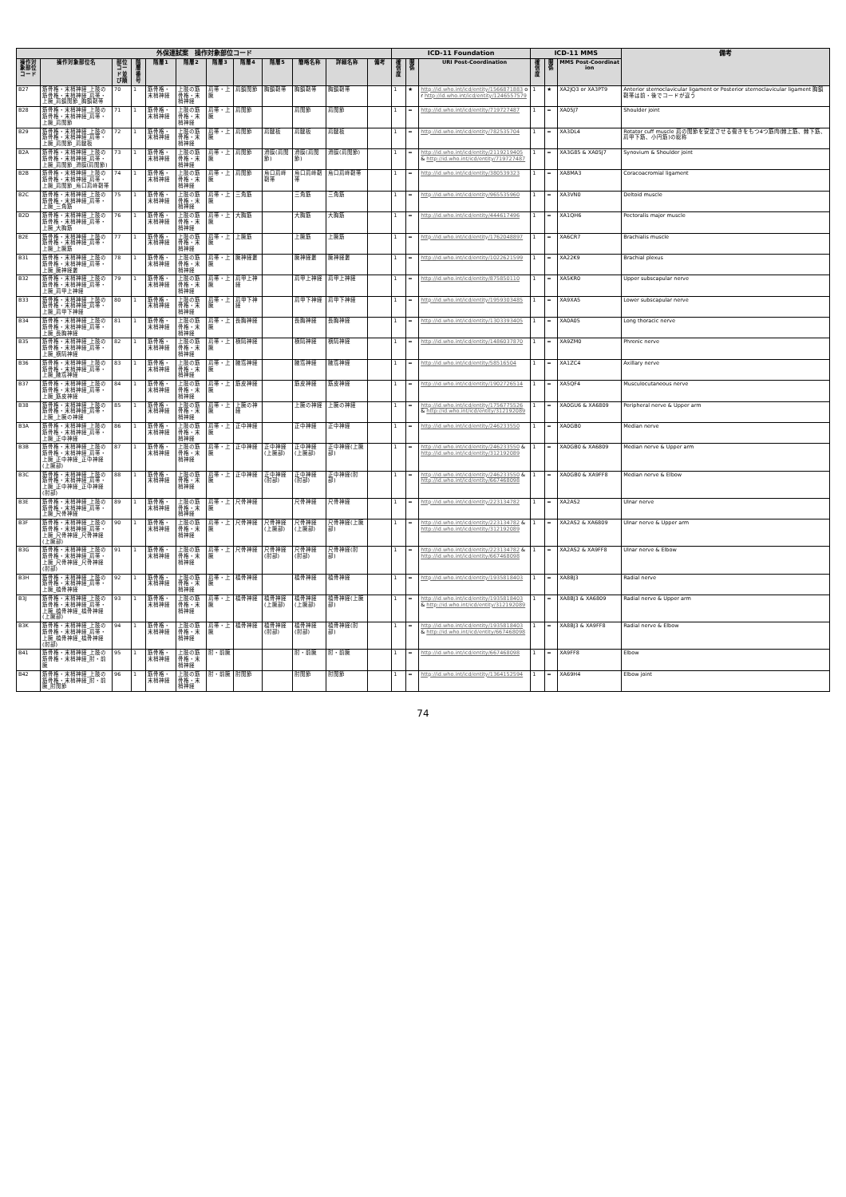| 外保連試案 操作対象部位コード | | | | | | | | | | | | ICD-11 Foundation | | | ICD-11 MMS | | | 備考 |
| --- | --- | --- | --- | --- | --- | --- | --- | --- | --- | --- | --- | --- | --- | --- | --- | --- | --- | --- |
| 操作対象部位コード | 操作対象部位名 | 部位コード並び順 | 階層番号 | 階層1 | 階層2 | 階層3 | 階層4 | 階層5 | 簡略名称 | 詳細名称 | 備考 | 確信度 | 関係 | URI Post-Coordination | 確信度 | 関係 | MMS Post-Coordination | |
| B27 | 筋骨格・末梢神経_上肢の筋骨格・末梢神経_肩帯・上腕_肩鎖関節_胸鎖靭帯 | 70 | 1 | 筋骨格・末梢神経 | 上肢の筋骨格・末梢神経 | 肩帯・上腕 | 肩鎖関節 | 胸鎖靭帯 | 胸鎖靭帯 | 胸鎖靭帯 | | 1 | ★ | http://id.who.int/icd/entity/1566871883 or http://id.who.int/icd/entity/1246557579 | 1 | ★ | XA2JQ3 or XA3PT9 | Anterior sternoclavicular ligament or Posterior sternoclavicular ligament 胸鎖靭帯は前・後でコードが違う |
| B28 | 筋骨格・末梢神経_上肢の筋骨格・末梢神経_肩帯・上腕_肩関節 | 71 | 1 | 筋骨格・末梢神経 | 上肢の筋骨格・末梢神経 | 肩帯・上腕 | 肩関節 | | 肩関節 | 肩関節 | | 1 | = | http://id.who.int/icd/entity/719727487 | 1 | = | XA05J7 | Shoulder joint |
| B29 | 筋骨格・末梢神経_上肢の筋骨格・末梢神経_肩帯・上腕_肩関節_肩腱板 | 72 | 1 | 筋骨格・末梢神経 | 上肢の筋骨格・末梢神経 | 肩帯・上腕 | 肩関節 | 肩腱板 | 肩腱板 | 肩腱板 | | 1 | = | http://id.who.int/icd/entity/782535704 | 1 | = | XA3DL4 | Rotator cuff muscle 肩の関節を安定させる働きをもつ4つ筋肉(棘上筋、棘下筋、肩甲下筋、小円筋)の総称 |
| B2A | 筋骨格・末梢神経_上肢の筋骨格・末梢神経_肩帯・上腕_肩関節_滑膜(肩関節) | 73 | 1 | 筋骨格・末梢神経 | 上肢の筋骨格・末梢神経 | 肩帯・上腕 | 肩関節 | 滑膜(肩関節) | 滑膜(肩関節) | 滑膜(肩関節) | | 1 | = | http://id.who.int/icd/entity/2119219405 & http://id.who.int/icd/entity/719727487 | 1 | = | XA3G85 & XA05J7 | Synovium & Shoulder joint |
| B2B | 筋骨格・末梢神経_上肢の筋骨格・末梢神経_肩帯・上腕_肩関節_烏口肩峰靭帯 | 74 | 1 | 筋骨格・末梢神経 | 上肢の筋骨格・末梢神経 | 肩帯・上腕 | 肩関節 | 烏口肩峰靭帯 | 烏口肩峰靭帯 | 烏口肩峰靭帯 | | 1 | = | http://id.who.int/icd/entity/380539323 | 1 | = | XA8MA3 | Coracoacromial ligament |
| B2C | 筋骨格・末梢神経_上肢の筋骨格・末梢神経_肩帯・上腕_三角筋 | 75 | 1 | 筋骨格・末梢神経 | 上肢の筋骨格・末梢神経 | 肩帯・上腕 | 三角筋 | | 三角筋 | 三角筋 | | 1 | = | http://id.who.int/icd/entity/965535960 | 1 | = | XA3VN0 | Deltoid muscle |
| B2D | 筋骨格・末梢神経_上肢の筋骨格・末梢神経_肩帯・上腕_大胸筋 | 76 | 1 | 筋骨格・末梢神経 | 上肢の筋骨格・末梢神経 | 肩帯・上腕 | 大胸筋 | | 大胸筋 | 大胸筋 | | 1 | = | http://id.who.int/icd/entity/444617496 | 1 | = | XA1QH6 | Pectoralis major muscle |
| B2E | 筋骨格・末梢神経_上肢の筋骨格・末梢神経_肩帯・上腕_上腕筋 | 77 | 1 | 筋骨格・末梢神経 | 上肢の筋骨格・末梢神経 | 肩帯・上腕 | 上腕筋 | | 上腕筋 | 上腕筋 | | 1 | = | http://id.who.int/icd/entity/1762048897 | 1 | = | XA6CR7 | Brachialis muscle |
| B31 | 筋骨格・末梢神経_上肢の筋骨格・末梢神経_肩帯・上腕_腕神経叢 | 78 | 1 | 筋骨格・末梢神経 | 上肢の筋骨格・末梢神経 | 肩帯・上腕 | 腕神経叢 | | 腕神経叢 | 腕神経叢 | | 1 | = | http://id.who.int/icd/entity/1022621599 | 1 | = | XA22K9 | Brachial plexus |
| B32 | 筋骨格・末梢神経_上肢の筋骨格・末梢神経_肩帯・上腕_肩甲上神経 | 79 | 1 | 筋骨格・末梢神経 | 上肢の筋骨格・末梢神経 | 肩帯・上腕 | 肩甲上神経 | | 肩甲上神経 | 肩甲上神経 | | 1 | = | http://id.who.int/icd/entity/875850110 | 1 | = | XA5KR0 | Upper subscapular nerve |
| B33 | 筋骨格・末梢神経_上肢の筋骨格・末梢神経_肩帯・上腕_肩甲下神経 | 80 | 1 | 筋骨格・末梢神経 | 上肢の筋骨格・末梢神経 | 肩帯・上腕 | 肩甲下神経 | | 肩甲下神経 | 肩甲下神経 | | 1 | = | http://id.who.int/icd/entity/1959303485 | 1 | = | XA9XA5 | Lower subscapular nerve |
| B34 | 筋骨格・末梢神経_上肢の筋骨格・末梢神経_肩帯・上腕_長胸神経 | 81 | 1 | 筋骨格・末梢神経 | 上肢の筋骨格・末梢神経 | 肩帯・上腕 | 長胸神経 | | 長胸神経 | 長胸神経 | | 1 | = | http://id.who.int/icd/entity/1303393405 | 1 | = | XA0A05 | Long thoracic nerve |
| B35 | 筋骨格・末梢神経_上肢の筋骨格・末梢神経_肩帯・上腕_横隔神経 | 82 | 1 | 筋骨格・末梢神経 | 上肢の筋骨格・末梢神経 | 肩帯・上腕 | 横隔神経 | | 横隔神経 | 横隔神経 | | 1 | = | http://id.who.int/icd/entity/1486037870 | 1 | = | XA9ZM0 | Phrenic nerve |
| B36 | 筋骨格・末梢神経_上肢の筋骨格・末梢神経_肩帯・上腕_腋窩神経 | 83 | 1 | 筋骨格・末梢神経 | 上肢の筋骨格・末梢神経 | 肩帯・上腕 | 腋窩神経 | | 腋窩神経 | 腋窩神経 | | 1 | = | http://id.who.int/icd/entity/58516504 | 1 | = | XA1ZC4 | Axillary nerve |
| B37 | 筋骨格・末梢神経_上肢の筋骨格・末梢神経_肩帯・上腕_筋皮神経 | 84 | 1 | 筋骨格・末梢神経 | 上肢の筋骨格・末梢神経 | 肩帯・上腕 | 筋皮神経 | | 筋皮神経 | 筋皮神経 | | 1 | = | http://id.who.int/icd/entity/1902726514 | 1 | = | XA5QF4 | Musculocutaneous nerve |
| B38 | 筋骨格・末梢神経_上肢の筋骨格・末梢神経_肩帯・上腕_上腕の神経 | 85 | 1 | 筋骨格・末梢神経 | 上肢の筋骨格・末梢神経 | 肩帯・上腕 | 上腕の神経 | | 上腕の神経 | 上腕の神経 | | 1 | = | http://id.who.int/icd/entity/1756775526 & http://id.who.int/icd/entity/312192089 | 1 | = | XA0GU6 & XA6809 | Peripheral nerve & Upper arm |
| B3A | 筋骨格・末梢神経_上肢の筋骨格・末梢神経_肩帯・上腕_正中神経 | 86 | 1 | 筋骨格・末梢神経 | 上肢の筋骨格・末梢神経 | 肩帯・上腕 | 正中神経 | | 正中神経 | 正中神経 | | 1 | = | http://id.who.int/icd/entity/246233550 | 1 | = | XA0GB0 | Median nerve |
| B3B | 筋骨格・末梢神経_上肢の筋骨格・末梢神経_肩帯・上腕_正中神経_正中神経(上腕部) | 87 | 1 | 筋骨格・末梢神経 | 上肢の筋骨格・末梢神経 | 肩帯・上腕 | 正中神経 | 正中神経(上腕部) | 正中神経(上腕部) | 正中神経(上腕部) | | 1 | = | http://id.who.int/icd/entity/246233550 & http://id.who.int/icd/entity/312192089 | 1 | = | XA0GB0 & XA6809 | Median nerve & Upper arm |
| B3C | 筋骨格・末梢神経_上肢の筋骨格・末梢神経_肩帯・上腕_正中神経_正中神経(肘部) | 88 | 1 | 筋骨格・末梢神経 | 上肢の筋骨格・末梢神経 | 肩帯・上腕 | 正中神経 | 正中神経(肘部) | 正中神経(肘部) | 正中神経(肘部) | | 1 | = | http://id.who.int/icd/entity/246233550 & http://id.who.int/icd/entity/667468098 | 1 | = | XA0GB0 & XA9FF8 | Median nerve & Elbow |
| B3E | 筋骨格・末梢神経_上肢の筋骨格・末梢神経_肩帯・上腕_尺骨神経 | 89 | 1 | 筋骨格・末梢神経 | 上肢の筋骨格・末梢神経 | 肩帯・上腕 | 尺骨神経 | | 尺骨神経 | 尺骨神経 | | 1 | = | http://id.who.int/icd/entity/223134782 | 1 | = | XA2AS2 | Ulnar nerve |
| B3F | 筋骨格・末梢神経_上肢の筋骨格・末梢神経_肩帯・上腕_尺骨神経_尺骨神経(上腕部) | 90 | 1 | 筋骨格・末梢神経 | 上肢の筋骨格・末梢神経 | 肩帯・上腕 | 尺骨神経 | 尺骨神経(上腕部) | 尺骨神経(上腕部) | 尺骨神経(上腕部) | | 1 | = | http://id.who.int/icd/entity/223134782 & http://id.who.int/icd/entity/312192089 | 1 | = | XA2AS2 & XA6809 | Ulnar nerve & Upper arm |
| B3G | 筋骨格・末梢神経_上肢の筋骨格・末梢神経_肩帯・上腕_尺骨神経_尺骨神経(肘部) | 91 | 1 | 筋骨格・末梢神経 | 上肢の筋骨格・末梢神経 | 肩帯・上腕 | 尺骨神経 | 尺骨神経(肘部) | 尺骨神経(肘部) | 尺骨神経(肘部) | | 1 | = | http://id.who.int/icd/entity/223134782 & http://id.who.int/icd/entity/667468098 | 1 | = | XA2AS2 & XA9FF8 | Ulnar nerve & Elbow |
| B3H | 筋骨格・末梢神経_上肢の筋骨格・末梢神経_肩帯・上腕_橈骨神経 | 92 | 1 | 筋骨格・末梢神経 | 上肢の筋骨格・末梢神経 | 肩帯・上腕 | 橈骨神経 | | 橈骨神経 | 橈骨神経 | | 1 | = | http://id.who.int/icd/entity/1935818403 | 1 | = | XA8BJ3 | Radial nerve |
| B3J | 筋骨格・末梢神経_上肢の筋骨格・末梢神経_肩帯・上腕_橈骨神経_橈骨神経(上腕部) | 93 | 1 | 筋骨格・末梢神経 | 上肢の筋骨格・末梢神経 | 肩帯・上腕 | 橈骨神経 | 橈骨神経(上腕部) | 橈骨神経(上腕部) | 橈骨神経(上腕部) | | 1 | = | http://id.who.int/icd/entity/1935818403 & http://id.who.int/icd/entity/312192089 | 1 | = | XA8BJ3 & XA6809 | Radial nerve & Upper arm |
| B3K | 筋骨格・末梢神経_上肢の筋骨格・末梢神経_肩帯・上腕_橈骨神経_橈骨神経(肘部) | 94 | 1 | 筋骨格・末梢神経 | 上肢の筋骨格・末梢神経 | 肩帯・上腕 | 橈骨神経 | 橈骨神経(肘部) | 橈骨神経(肘部) | 橈骨神経(肘部) | | 1 | = | http://id.who.int/icd/entity/1935818403 & http://id.who.int/icd/entity/667468098 | 1 | = | XA8BJ3 & XA9FF8 | Radial nerve & Elbow |
| B41 | 筋骨格・末梢神経_上肢の筋骨格・末梢神経_肘・前腕 | 95 | 1 | 筋骨格・末梢神経 | 上肢の筋骨格・末梢神経 | 肘・前腕 | | | 肘・前腕 | 肘・前腕 | | 1 | = | http://id.who.int/icd/entity/667468098 | 1 | = | XA9FF8 | Elbow |
| B42 | 筋骨格・末梢神経_上肢の筋骨格・末梢神経_肘・前腕_肘関節 | 96 | 1 | 筋骨格・末梢神経 | 上肢の筋骨格・末梢神経 | 肘・前腕 | 肘関節 | | 肘関節 | 肘関節 | | 1 | = | http://id.who.int/icd/entity/1364152594 | 1 | = | XA69H4 | Elbow joint |
74